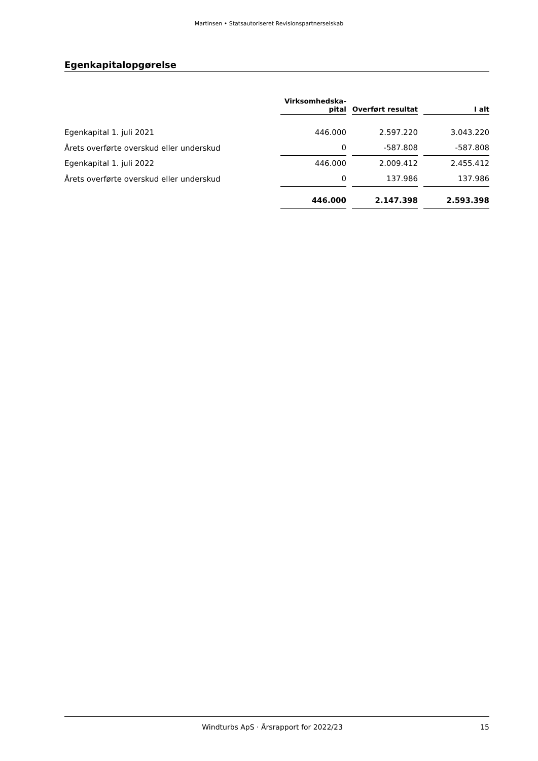Martinsen • Statsautoriseret Revisionspartnerselskab
Egenkapitalopgørelse
| | Virksomhedska- pital | Overført resultat | I alt |
| --- | --- | --- | --- |
| Egenkapital 1. juli 2021 | 446.000 | 2.597.220 | 3.043.220 |
| Årets overførte overskud eller underskud | 0 | -587.808 | -587.808 |
| Egenkapital 1. juli 2022 | 446.000 | 2.009.412 | 2.455.412 |
| Årets overførte overskud eller underskud | 0 | 137.986 | 137.986 |
| | 446.000 | 2.147.398 | 2.593.398 |
Windturbs ApS · Årsrapport for 2022/23 15